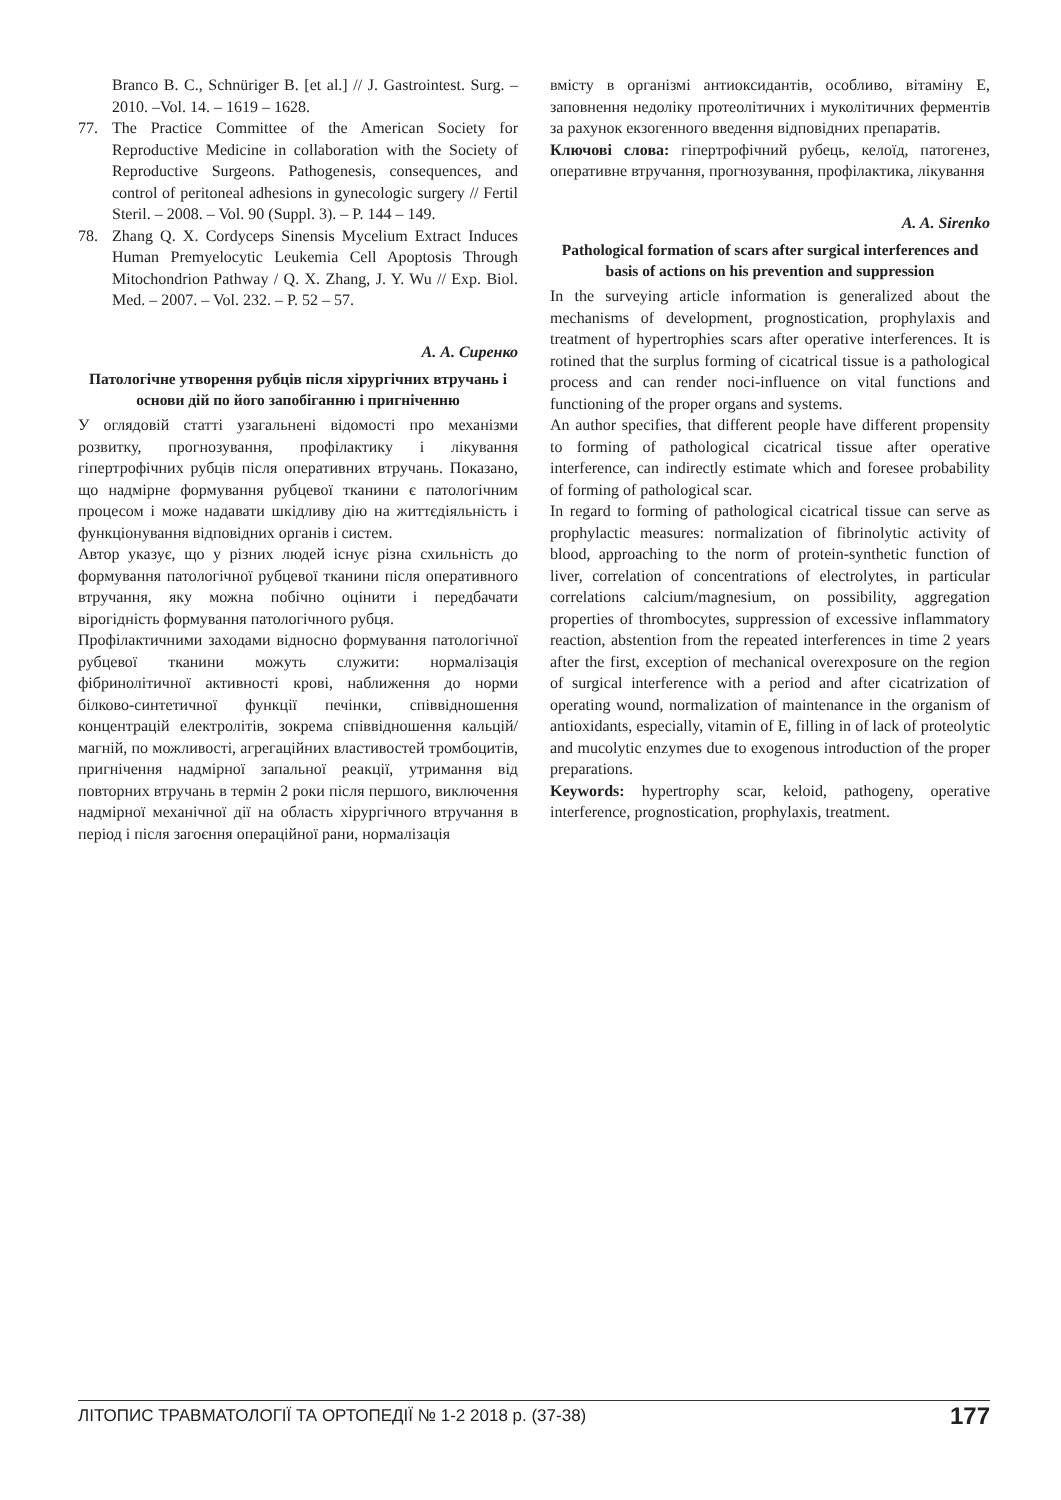Branco B. C., Schnüriger B. [et al.] // J. Gastrointest. Surg. – 2010. –Vol. 14. – 1619 – 1628.
77. The Practice Committee of the American Society for Reproductive Medicine in collaboration with the Society of Reproductive Surgeons. Pathogenesis, consequences, and control of peritoneal adhesions in gynecologic surgery // Fertil Steril. – 2008. – Vol. 90 (Suppl. 3). – P. 144 – 149.
78. Zhang Q. X. Cordyceps Sinensis Mycelium Extract Induces Human Premyelocytic Leukemia Cell Apoptosis Through Mitochondrion Pathway / Q. X. Zhang, J. Y. Wu // Exp. Biol. Med. – 2007. – Vol. 232. – P. 52 – 57.
А. А. Сиренко
Патологічне утворення рубців після хірургічних втручань і основи дій по його запобіганню і пригніченню
У оглядовій статті узагальнені відомості про механізми розвитку, прогнозування, профілактику і лікування гіпертрофічних рубців після оперативних втручань. Показано, що надмірне формування рубцевої тканини є патологічним процесом і може надавати шкідливу дію на життєдіяльність і функціонування відповідних органів і систем.
Автор указує, що у різних людей існує різна схильність до формування патологічної рубцевої тканини після оперативного втручання, яку можна побічно оцінити і передбачати вірогідність формування патологічного рубця.
Профілактичними заходами відносно формування патологічної рубцевої тканини можуть служити: нормалізація фібринолітичної активності крові, наближення до норми білково-синтетичної функції печінки, співвідношення концентрацій електролітів, зокрема співвідношення кальцій/магній, по можливості, агрегаційних властивостей тромбоцитів, пригнічення надмірної запальної реакції, утримання від повторних втручань в термін 2 роки після першого, виключення надмірної механічної дії на область хірургічного втручання в період і після загоєння операційної рани, нормалізація
вмісту в організмі антиоксидантів, особливо, вітаміну Е, заповнення недоліку протеолітичних і муколітичних ферментів за рахунок екзогенного введення відповідних препаратів.
Ключові слова: гіпертрофічний рубець, келоїд, патогенез, оперативне втручання, прогнозування, профілактика, лікування
A. A. Sirenko
Pathological formation of scars after surgical interferences and basis of actions on his prevention and suppression
In the surveying article information is generalized about the mechanisms of development, prognostication, prophylaxis and treatment of hypertrophies scars after operative interferences. It is rotined that the surplus forming of cicatrical tissue is a pathological process and can render noci-influence on vital functions and functioning of the proper organs and systems.
An author specifies, that different people have different propensity to forming of pathological cicatrical tissue after operative interference, can indirectly estimate which and foresee probability of forming of pathological scar.
In regard to forming of pathological cicatrical tissue can serve as prophylactic measures: normalization of fibrinolytic activity of blood, approaching to the norm of protein-synthetic function of liver, correlation of concentrations of electrolytes, in particular correlations calcium/magnesium, on possibility, aggregation properties of thrombocytes, suppression of excessive inflammatory reaction, abstention from the repeated interferences in time 2 years after the first, exception of mechanical overexposure on the region of surgical interference with a period and after cicatrization of operating wound, normalization of maintenance in the organism of antioxidants, especially, vitamin of E, filling in of lack of proteolytic and mucolytic enzymes due to exogenous introduction of the proper preparations.
Keywords: hypertrophy scar, keloid, pathogeny, operative interference, prognostication, prophylaxis, treatment.
ЛІТОПИС ТРАВМАТОЛОГІЇ ТА ОРТОПЕДІЇ № 1-2 2018 р. (37-38) 177